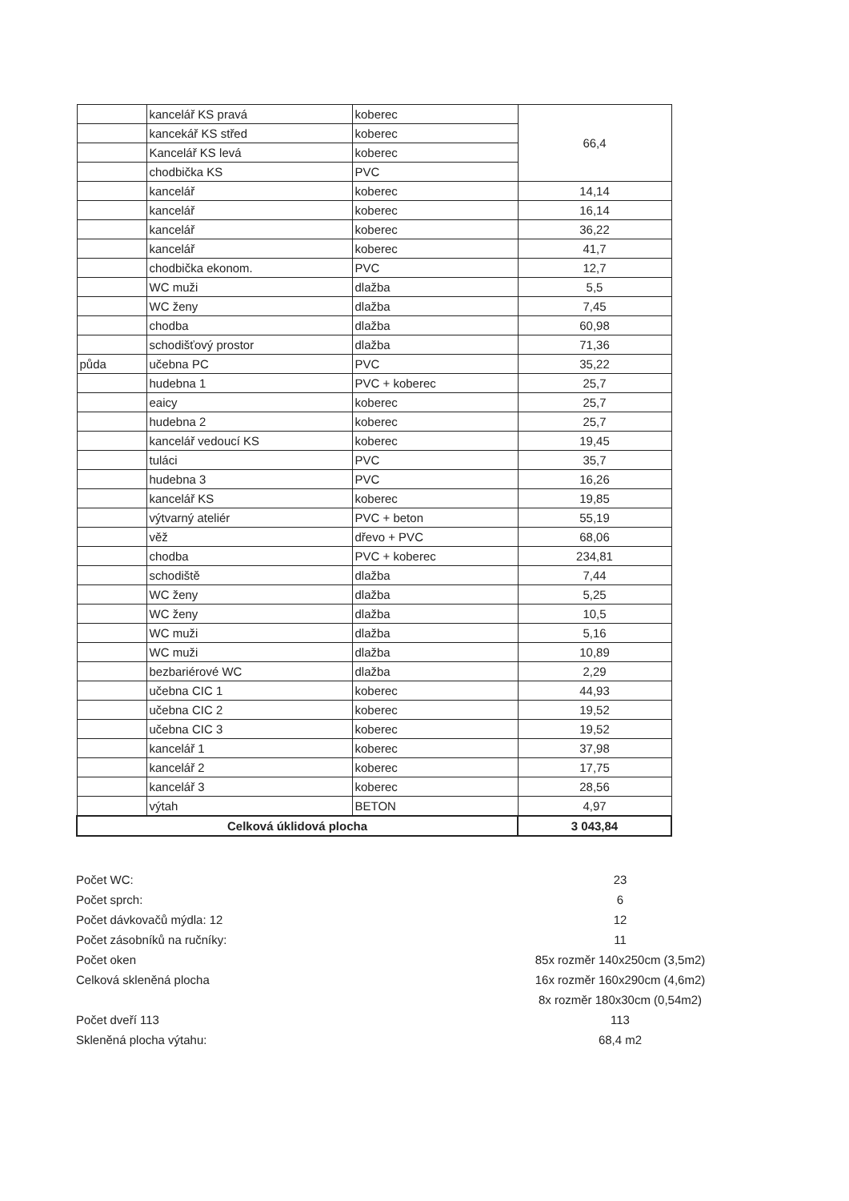| | kancelář KS pravá | koberec | 66,4 |
| | kancekář KS střed | koberec | |
| | Kancelář KS levá | koberec | |
| | chodbička KS | PVC | |
| | kancelář | koberec | 14,14 |
| | kancelář | koberec | 16,14 |
| | kancelář | koberec | 36,22 |
| | kancelář | koberec | 41,7 |
| | chodbička ekonom. | PVC | 12,7 |
| | WC muži | dlažba | 5,5 |
| | WC ženy | dlažba | 7,45 |
| | chodba | dlažba | 60,98 |
| | schodišťový prostor | dlažba | 71,36 |
| půda | učebna PC | PVC | 35,22 |
| | hudebna 1 | PVC + koberec | 25,7 |
| | eaicy | koberec | 25,7 |
| | hudebna 2 | koberec | 25,7 |
| | kancelář vedoucí KS | koberec | 19,45 |
| | tuláci | PVC | 35,7 |
| | hudebna 3 | PVC | 16,26 |
| | kancelář KS | koberec | 19,85 |
| | výtvarný ateliér | PVC + beton | 55,19 |
| | věž | dřevo + PVC | 68,06 |
| | chodba | PVC + koberec | 234,81 |
| | schodiště | dlažba | 7,44 |
| | WC ženy | dlažba | 5,25 |
| | WC ženy | dlažba | 10,5 |
| | WC muži | dlažba | 5,16 |
| | WC muži | dlažba | 10,89 |
| | bezbariérové WC | dlažba | 2,29 |
| | učebna CIC 1 | koberec | 44,93 |
| | učebna CIC 2 | koberec | 19,52 |
| | učebna CIC 3 | koberec | 19,52 |
| | kancelář 1 | koberec | 37,98 |
| | kancelář 2 | koberec | 17,75 |
| | kancelář 3 | koberec | 28,56 |
| | výtah | BETON | 4,97 |
| Celková úklidová plocha | | | 3 043,84 |
Počet WC: 23
Počet sprch: 6
Počet dávkovačů mýdla: 12 12
Počet zásobníků na ručníky: 11
Počet oken 85x rozměr 140x250cm (3,5m2)
Celková skleněná plocha 16x rozměr 160x290cm (4,6m2)
8x rozměr 180x30cm (0,54m2)
Počet dveří 113 113
Skleněná plocha výtahu: 68,4 m2